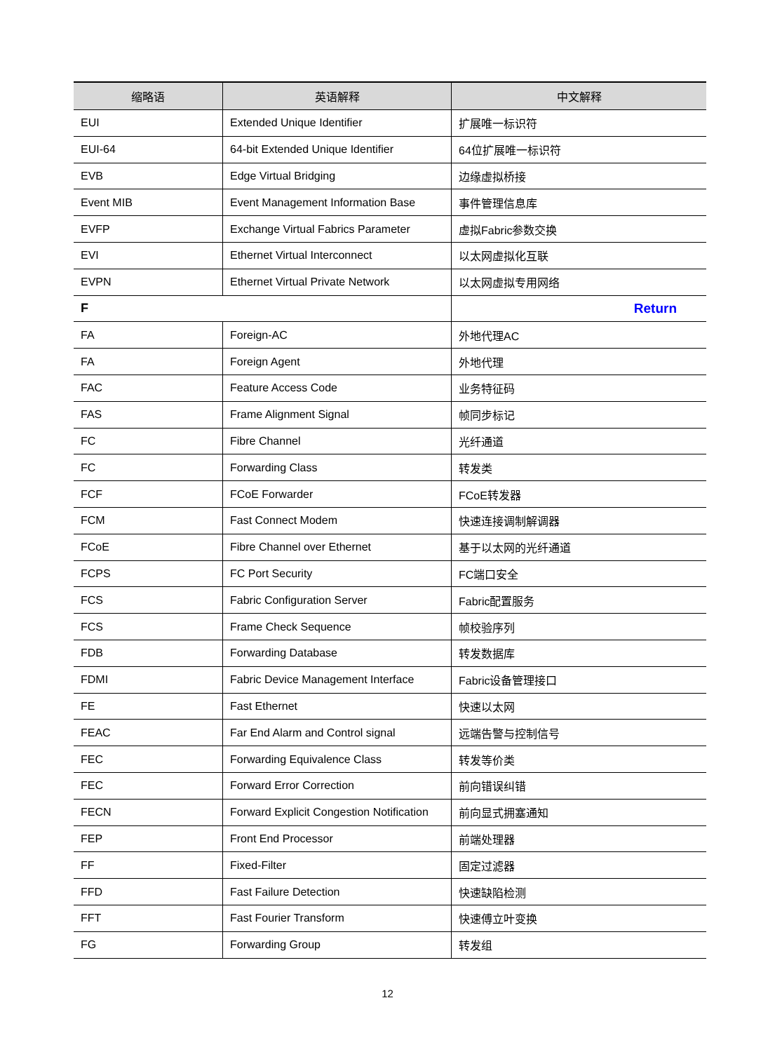| 缩略语 | 英语解释 | 中文解释 |
| --- | --- | --- |
| EUI | Extended Unique Identifier | 扩展唯一标识符 |
| EUI-64 | 64-bit Extended Unique Identifier | 64位扩展唯一标识符 |
| EVB | Edge Virtual Bridging | 边缘虚拟桥接 |
| Event MIB | Event Management Information Base | 事件管理信息库 |
| EVFP | Exchange Virtual Fabrics Parameter | 虚拟Fabric参数交换 |
| EVI | Ethernet Virtual Interconnect | 以太网虚拟化互联 |
| EVPN | Ethernet Virtual Private Network | 以太网虚拟专用网络 |
| F | | Return |
| FA | Foreign-AC | 外地代理AC |
| FA | Foreign Agent | 外地代理 |
| FAC | Feature Access Code | 业务特征码 |
| FAS | Frame Alignment Signal | 帧同步标记 |
| FC | Fibre Channel | 光纤通道 |
| FC | Forwarding Class | 转发类 |
| FCF | FCoE Forwarder | FCoE转发器 |
| FCM | Fast Connect Modem | 快速连接调制解调器 |
| FCoE | Fibre Channel over Ethernet | 基于以太网的光纤通道 |
| FCPS | FC Port Security | FC端口安全 |
| FCS | Fabric Configuration Server | Fabric配置服务 |
| FCS | Frame Check Sequence | 帧校验序列 |
| FDB | Forwarding Database | 转发数据库 |
| FDMI | Fabric Device Management Interface | Fabric设备管理接口 |
| FE | Fast Ethernet | 快速以太网 |
| FEAC | Far End Alarm and Control signal | 远端告警与控制信号 |
| FEC | Forwarding Equivalence Class | 转发等价类 |
| FEC | Forward Error Correction | 前向错误纠错 |
| FECN | Forward Explicit Congestion Notification | 前向显式拥塞通知 |
| FEP | Front End Processor | 前端处理器 |
| FF | Fixed-Filter | 固定过滤器 |
| FFD | Fast Failure Detection | 快速缺陷检测 |
| FFT | Fast Fourier Transform | 快速傅立叶变换 |
| FG | Forwarding Group | 转发组 |
12